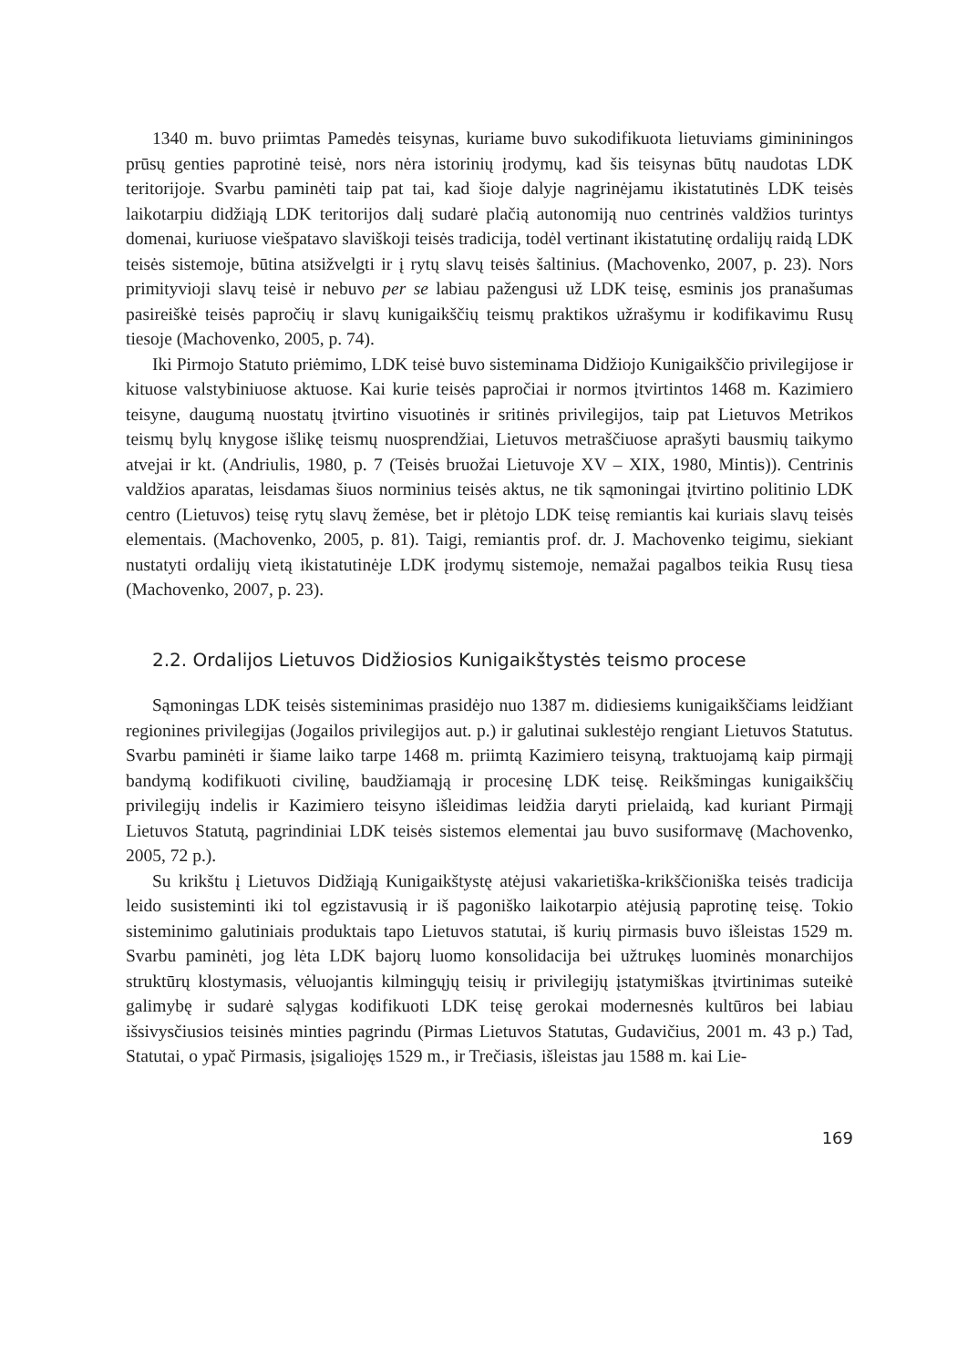1340 m. buvo priimtas Pamedės teisynas, kuriame buvo sukodifikuota lietuviams gimininingos prūsų genties paprotinė teisė, nors nėra istorinių įrodymų, kad šis teisynas būtų naudotas LDK teritorijoje. Svarbu paminėti taip pat tai, kad šioje dalyje nagrinėjamu ikistatutinės LDK teisės laikotarpiu didžiąją LDK teritorijos dalį sudarė plačią autonomiją nuo centrinės valdžios turintys domenai, kuriuose viešpatavo slaviškoji teisės tradicija, todėl vertinant ikistatutinę ordalijų raidą LDK teisės sistemoje, būtina atsižvelgti ir į rytų slavų teisės šaltinius. (Machovenko, 2007, p. 23). Nors primityvioji slavų teisė ir nebuvo per se labiau pažengusi už LDK teisę, esminis jos pranašumas pasireiškė teisės papročių ir slavų kunigaikščių teismų praktikos užrašymu ir kodifikavimu Rusų tiesoje (Machovenko, 2005, p. 74).
Iki Pirmojo Statuto priėmimo, LDK teisė buvo sisteminama Didžiojo Kunigaikščio privilegijose ir kituose valstybiniuose aktuose. Kai kurie teisės papročiai ir normos įtvirtintos 1468 m. Kazimiero teisyne, daugumą nuostatų įtvirtino visuotinės ir sritinės privilegijos, taip pat Lietuvos Metrikos teismų bylų knygose išlikę teismų nuosprendžiai, Lietuvos metraščiuose aprašyti bausmių taikymo atvejai ir kt. (Andriulis, 1980, p. 7 (Teisės bruožai Lietuvoje XV – XIX, 1980, Mintis)). Centrinis valdžios aparatas, leisdamas šiuos norminius teisės aktus, ne tik sąmoningai įtvirtino politinio LDK centro (Lietuvos) teisę rytų slavų žemėse, bet ir plėtojo LDK teisę remiantis kai kuriais slavų teisės elementais. (Machovenko, 2005, p. 81). Taigi, remiantis prof. dr. J. Machovenko teigimu, siekiant nustatyti ordalijų vietą ikistatutinėje LDK įrodymų sistemoje, nemažai pagalbos teikia Rusų tiesa (Machovenko, 2007, p. 23).
2.2. Ordalijos Lietuvos Didžiosios Kunigaikštystės teismo procese
Sąmoningas LDK teisės sisteminimas prasidėjo nuo 1387 m. didiesiems kunigaikščiams leidžiant regionines privilegijas (Jogailos privilegijos aut. p.) ir galutinai suklestėjo rengiant Lietuvos Statutus. Svarbu paminėti ir šiame laiko tarpe 1468 m. priimtą Kazimiero teisyną, traktuojamą kaip pirmąjį bandymą kodifikuoti civilinę, baudžiamąją ir procesinę LDK teisę. Reikšmingas kunigaikščių privilegijų indelis ir Kazimiero teisyno išleidimas leidžia daryti prielaidą, kad kuriant Pirmąjį Lietuvos Statutą, pagrindiniai LDK teisės sistemos elementai jau buvo susiformavę (Machovenko, 2005, 72 p.).
Su krikštu į Lietuvos Didžiąją Kunigaikštystę atėjusi vakarietiška-krikščioniška teisės tradicija leido susisteminti iki tol egzistavusią ir iš pagoniško laikotarpio atėjusią paprotinę teisę. Tokio sisteminimo galutiniais produktais tapo Lietuvos statutai, iš kurių pirmasis buvo išleistas 1529 m. Svarbu paminėti, jog lėta LDK bajorų luomo konsolidacija bei užtrukęs luominės monarchijos struktūrų klostymasis, vėluojantis kilmingųjų teisių ir privilegijų įstatymiškas įtvirtinimas suteikė galimybę ir sudarė sąlygas kodifikuoti LDK teisę gerokai modernesnės kultūros bei labiau išsivysčiusios teisinės minties pagrindu (Pirmas Lietuvos Statutas, Gudavičius, 2001 m. 43 p.) Tad, Statutai, o ypač Pirmasis, įsigaliojęs 1529 m., ir Trečiasis, išleistas jau 1588 m. kai Lie-
169